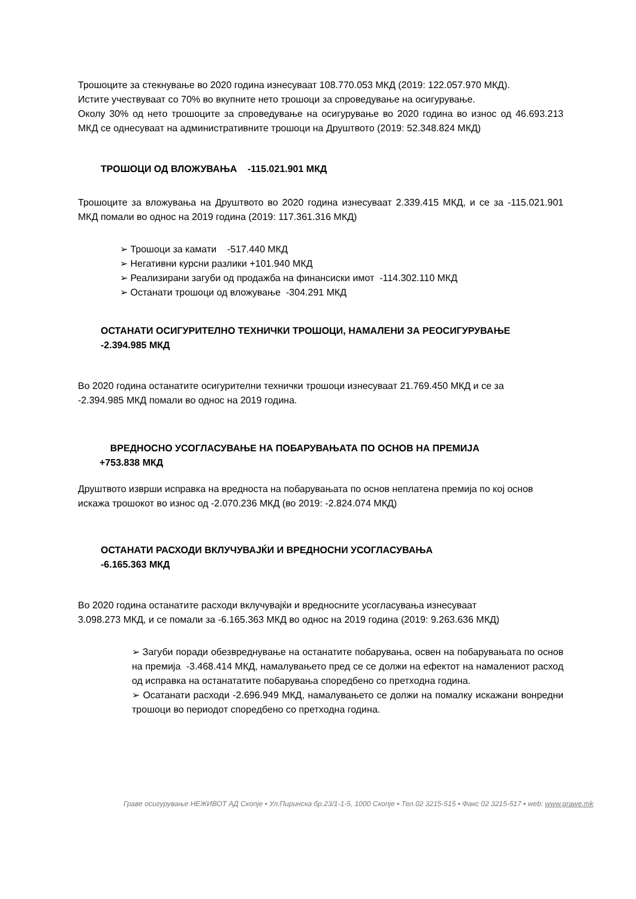Трошоците за стекнување во 2020 година изнесуваат 108.770.053 МКД (2019: 122.057.970 МКД).
Истите учествуваат со 70% во вкупните нето трошоци за спроведување на осигурување.
Околу 30% од нето трошоците за спроведување на осигурување во 2020 година во износ од 46.693.213 МКД се однесуваат на административните трошоци на Друштвото (2019: 52.348.824 МКД)
ТРОШОЦИ ОД ВЛОЖУВАЊА -115.021.901 МКД
Трошоците за вложувања на Друштвото во 2020 година изнесуваат 2.339.415 МКД, и се за -115.021.901 МКД помали во однос на 2019 година (2019: 117.361.316 МКД)
➢ Трошоци за камати -517.440 МКД
➢ Негативни курсни разлики +101.940 МКД
➢ Реализирани загуби од продажба на финансиски имот -114.302.110 МКД
➢ Останати трошоци од вложување -304.291 МКД
ОСТАНАТИ ОСИГУРИТЕЛНО ТЕХНИЧКИ ТРОШОЦИ, НАМАЛЕНИ ЗА РЕОСИГУРУВАЊЕ
-2.394.985 МКД
Во 2020 година останатите осигурителни технички трошоци изнесуваат 21.769.450 МКД и се за
-2.394.985 МКД помали во однос на 2019 година.
ВРЕДНОСНО УСОГЛАСУВАЊЕ НА ПОБАРУВАЊАТА ПО ОСНОВ НА ПРЕМИЈА
+753.838 МКД
Друштвото изврши исправка на вредноста на побарувањата по основ неплатена премија по кој основ искажа трошокот во износ од -2.070.236 МКД (во 2019: -2.824.074 МКД)
ОСТАНАТИ РАСХОДИ ВКЛУЧУВАЈЌИ И ВРЕДНОСНИ УСОГЛАСУВАЊА
-6.165.363 МКД
Во 2020 година останатите расходи вклучувајќи и вредносните усогласувања изнесуваат
3.098.273 МКД, и се помали за -6.165.363 МКД во однос на 2019 година (2019: 9.263.636 МКД)
➢ Загуби поради обезвреднување на останатите побарувања, освен на побарувањата по основ на премија -3.468.414 МКД, намалувањето пред се се должи на ефектот на намалениот расход од исправка на останататите побарувања споредбено со претходна година.
➢ Осатанати расходи -2.696.949 МКД, намалувањето се должи на помалку искажани вонредни трошоци во периодот споредбено со претходна година.
Граве осигурување НЕЖИВОТ АД Скопје ▪ Ул.Пиринска бр.23/1-1-5, 1000 Скопје ▪ Тел.02 3215-515 ▪ Факс 02 3215-517 ▪ web: www.grawe.mk